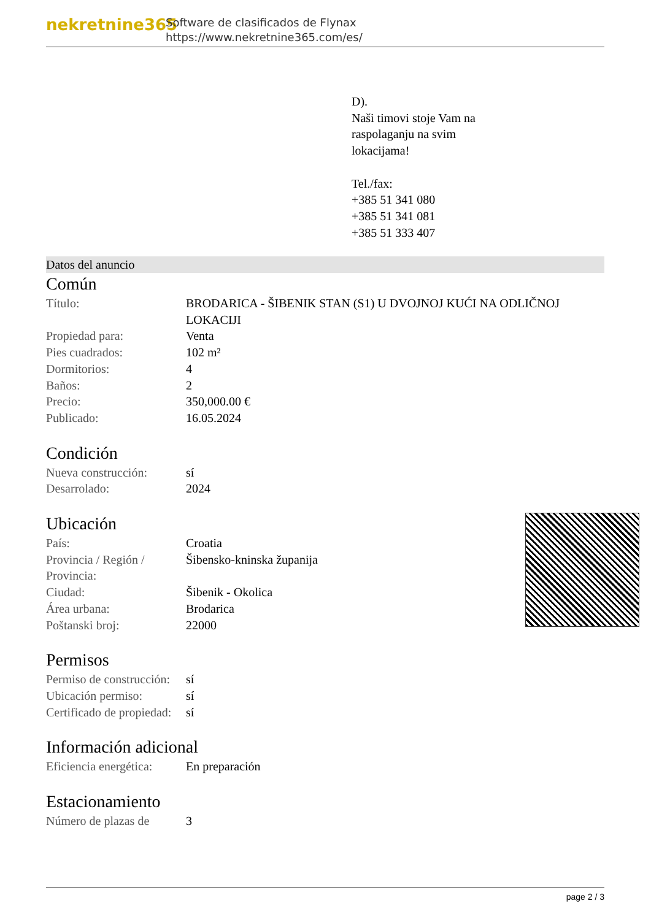nekretnine365
Software de clasificados de Flynax
https://www.nekretnine365.com/es/
D).
Naši timovi stoje Vam na
raspolaganju na svim
lokacijama!
Tel./fax:
+385 51 341 080
+385 51 341 081
+385 51 333 407
Datos del anuncio
Común
| Título: | BRODARICA - ŠIBENIK STAN (S1) U DVOJNOJ KUĆI NA ODLIČNOJ LOKACIJI |
| Propiedad para: | Venta |
| Pies cuadrados: | 102 m² |
| Dormitorios: | 4 |
| Baños: | 2 |
| Precio: | 350,000.00 € |
| Publicado: | 16.05.2024 |
Condición
| Nueva construcción: | sí |
| Desarrolado: | 2024 |
Ubicación
| País: | Croatia |
| Provincia / Región / Provincia: | Šibensko-kninska županija |
| Ciudad: | Šibenik - Okolica |
| Área urbana: | Brodarica |
| Poštanski broj: | 22000 |
Permisos
| Permiso de construcción: | sí |
| Ubicación permiso: | sí |
| Certificado de propiedad: | sí |
Información adicional
| Eficiencia energética: | En preparación |
Estacionamiento
| Número de plazas de | 3 |
page 2 / 3